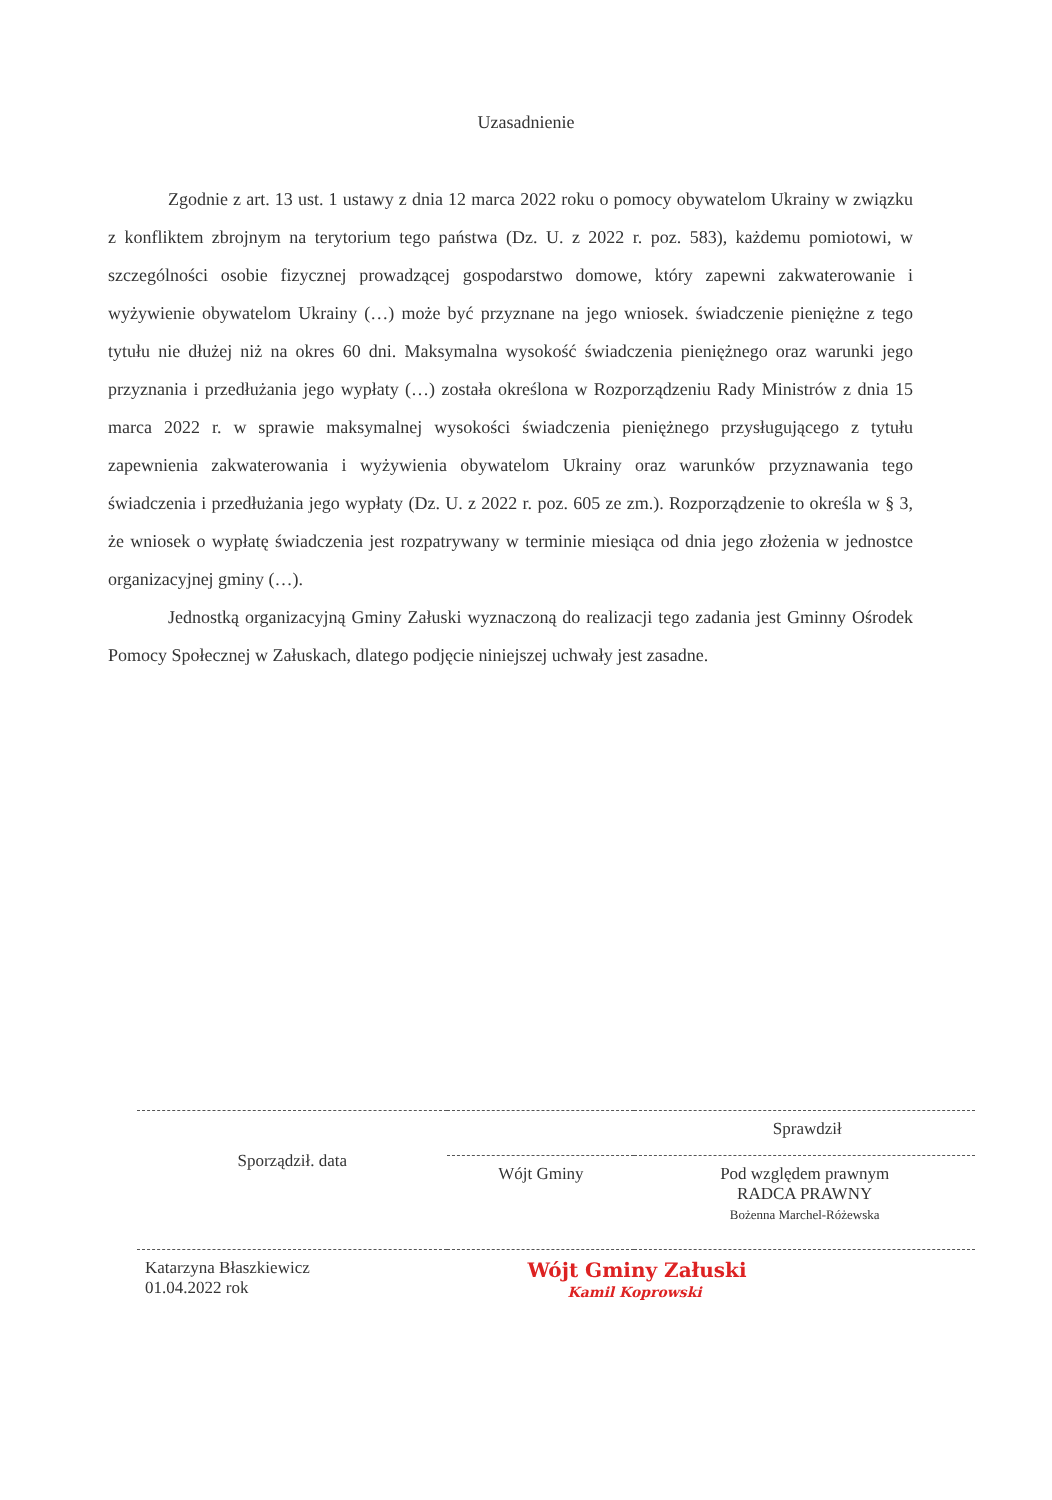Uzasadnienie
Zgodnie z art. 13 ust. 1 ustawy z dnia 12 marca 2022 roku o pomocy obywatelom Ukrainy w związku z konfliktem zbrojnym na terytorium tego państwa (Dz. U. z 2022 r. poz. 583), każdemu pomiotowi, w szczególności osobie fizycznej prowadzącej gospodarstwo domowe, który zapewni zakwaterowanie i wyżywienie obywatelom Ukrainy (…) może być przyznane na jego wniosek. świadczenie pieniężne z tego tytułu nie dłużej niż na okres 60 dni. Maksymalna wysokość świadczenia pieniężnego oraz warunki jego przyznania i przedłużania jego wypłaty (…) została określona w Rozporządzeniu Rady Ministrów z dnia 15 marca 2022 r. w sprawie maksymalnej wysokości świadczenia pieniężnego przysługującego z tytułu zapewnienia zakwaterowania i wyżywienia obywatelom Ukrainy oraz warunków przyznawania tego świadczenia i przedłużania jego wypłaty (Dz. U. z 2022 r. poz. 605 ze zm.). Rozporządzenie to określa w § 3, że wniosek o wypłatę świadczenia jest rozpatrywany w terminie miesiąca od dnia jego złożenia w jednostce organizacyjnej gminy (…).
Jednostką organizacyjną Gminy Załuski wyznaczoną do realizacji tego zadania jest Gminny Ośrodek Pomocy Społecznej w Załuskach, dlatego podjęcie niniejszej uchwały jest zasadne.
| Sporządził. data | Sprawdził | |
| | Wójt Gminy | Pod względem prawnym RADCA PRAWNY Bożenna Marchel-Różewska |
| Katarzyna Błaszkiewicz 01.04.2022 rok | Wójt Gminy Załuski Kamil Koprowski | |